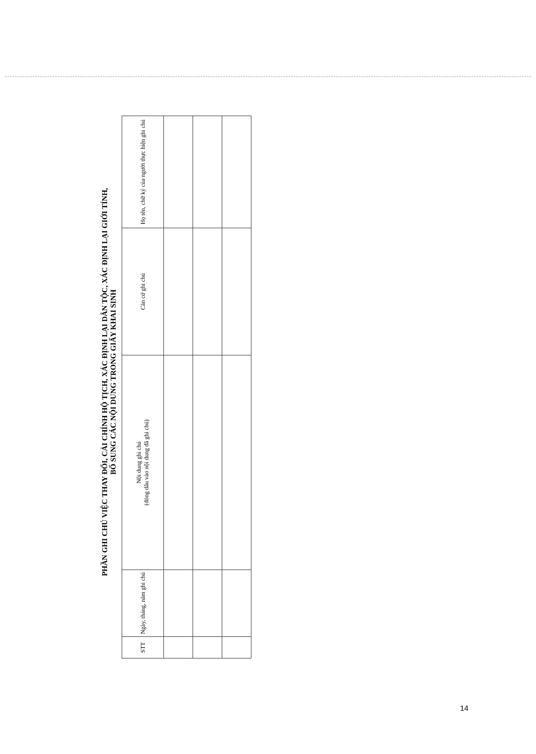PHẦN GHI CHÚ VIỆC THAY ĐỔI, CẢI CHÍNH HỘ TỊCH, XÁC ĐỊNH LẠI DÂN TỘC, XÁC ĐỊNH LẠI GIỚI TÍNH,
BỔ SUNG CÁC NỘI DUNG TRONG GIẤY KHAI SINH
| STT | Ngày, tháng, năm ghi chú | Nội dung ghi chú (đóng dấu vào nội dung đã ghi chú) | Căn cứ ghi chú | Họ tên, chữ ký của người thực hiện ghi chú |
| --- | --- | --- | --- | --- |
14